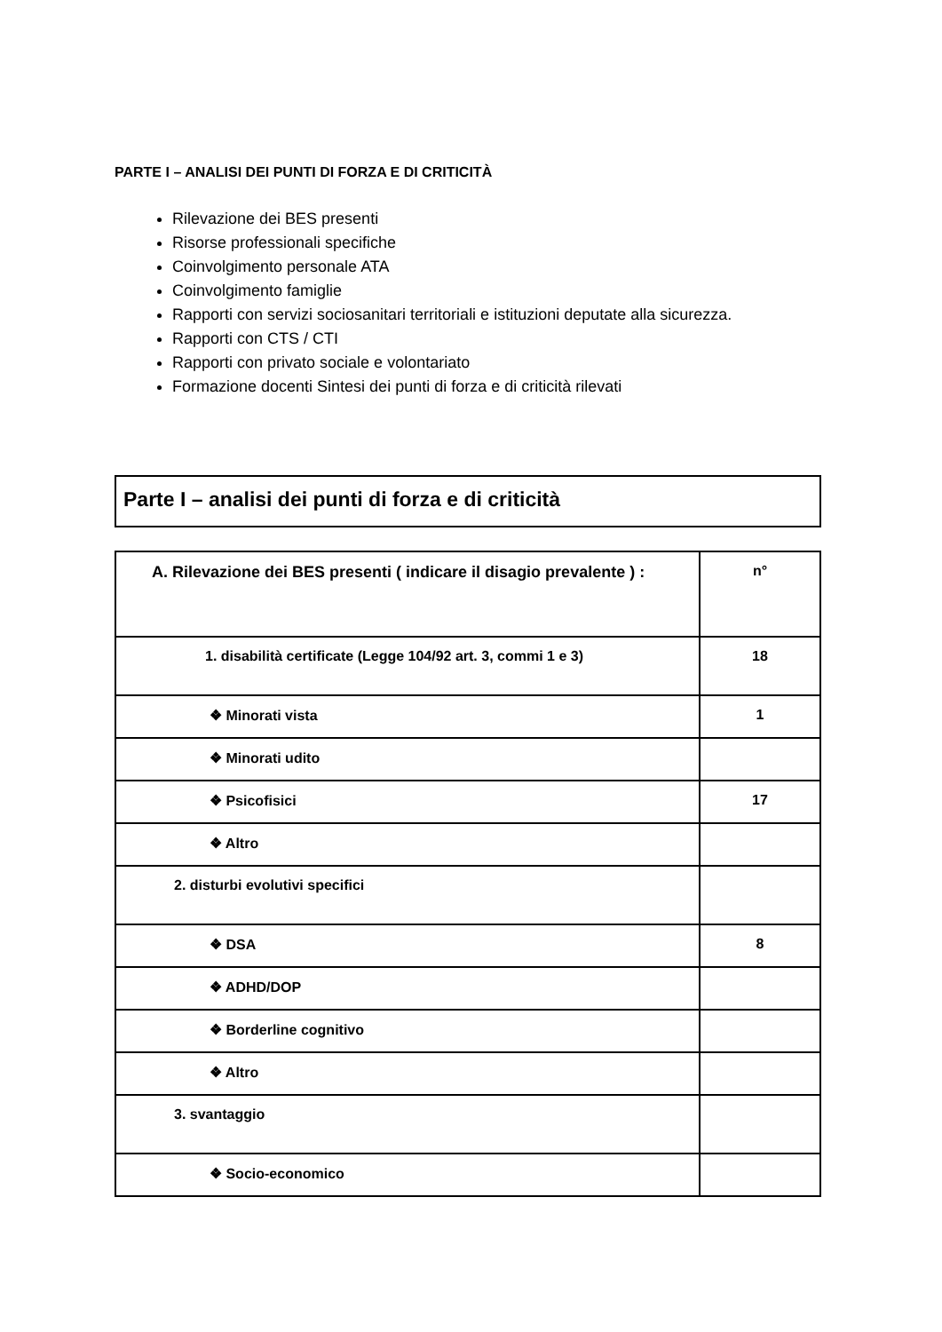PARTE I – ANALISI DEI PUNTI DI FORZA E DI CRITICITÀ
Rilevazione dei BES presenti
Risorse professionali specifiche
Coinvolgimento personale ATA
Coinvolgimento famiglie
Rapporti con servizi sociosanitari territoriali e istituzioni deputate alla sicurezza.
Rapporti con CTS / CTI
Rapporti con privato sociale e volontariato
Formazione docenti Sintesi dei punti di forza e di criticità rilevati
Parte I – analisi dei punti di forza e di criticità
| A. Rilevazione dei BES presenti ( indicare il disagio prevalente ) : | n° |
| 1. disabilità certificate (Legge 104/92 art. 3, commi 1 e 3) | 18 |
| ❖ Minorati vista | 1 |
| ❖ Minorati udito | |
| ❖ Psicofisici | 17 |
| ❖ Altro | |
| 2. disturbi evolutivi specifici | |
| ❖ DSA | 8 |
| ❖ ADHD/DOP | |
| ❖ Borderline cognitivo | |
| ❖ Altro | |
| 3. svantaggio | |
| ❖ Socio-economico | |